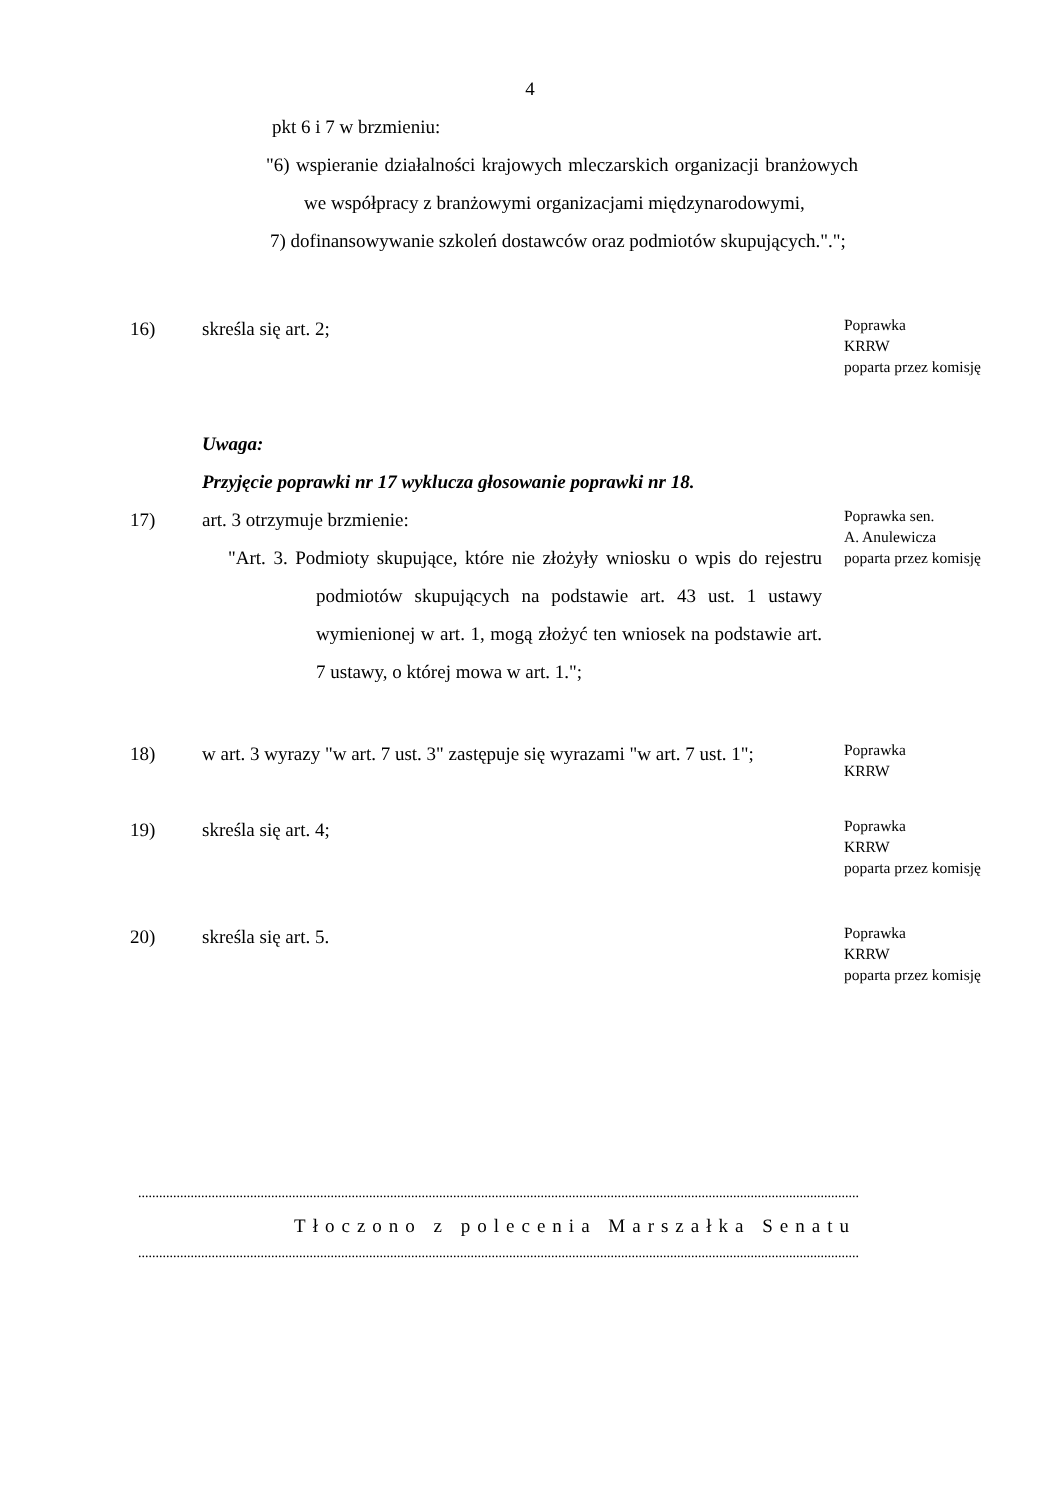4
pkt 6 i 7 w brzmieniu:
"6) wspieranie działalności krajowych mleczarskich organizacji branżowych we współpracy z branżowymi organizacjami międzynarodowymi,
7) dofinansowywanie szkoleń dostawców oraz podmiotów skupujących.".";
16) skreśla się art. 2;
Poprawka
KRRW
poparta przez komisję
Uwaga:
Przyjęcie poprawki nr 17 wyklucza głosowanie poprawki nr 18.
17) art. 3 otrzymuje brzmienie:
"Art. 3. Podmioty skupujące, które nie złożyły wniosku o wpis do rejestru podmiotów skupujących na podstawie art. 43 ust. 1 ustawy wymienionej w art. 1, mogą złożyć ten wniosek na podstawie art. 7 ustawy, o której mowa w art. 1.";
Poprawka sen.
A. Anulewicza
poparta przez komisję
18) w art. 3 wyrazy "w art. 7 ust. 3" zastępuje się wyrazami "w art. 7 ust. 1";
Poprawka
KRRW
19) skreśla się art. 4;
Poprawka
KRRW
poparta przez komisję
20) skreśla się art. 5.
Poprawka
KRRW
poparta przez komisję
..............................................................................................................................................................................................................
Tłoczono z polecenia Marszałka Senatu
..............................................................................................................................................................................................................